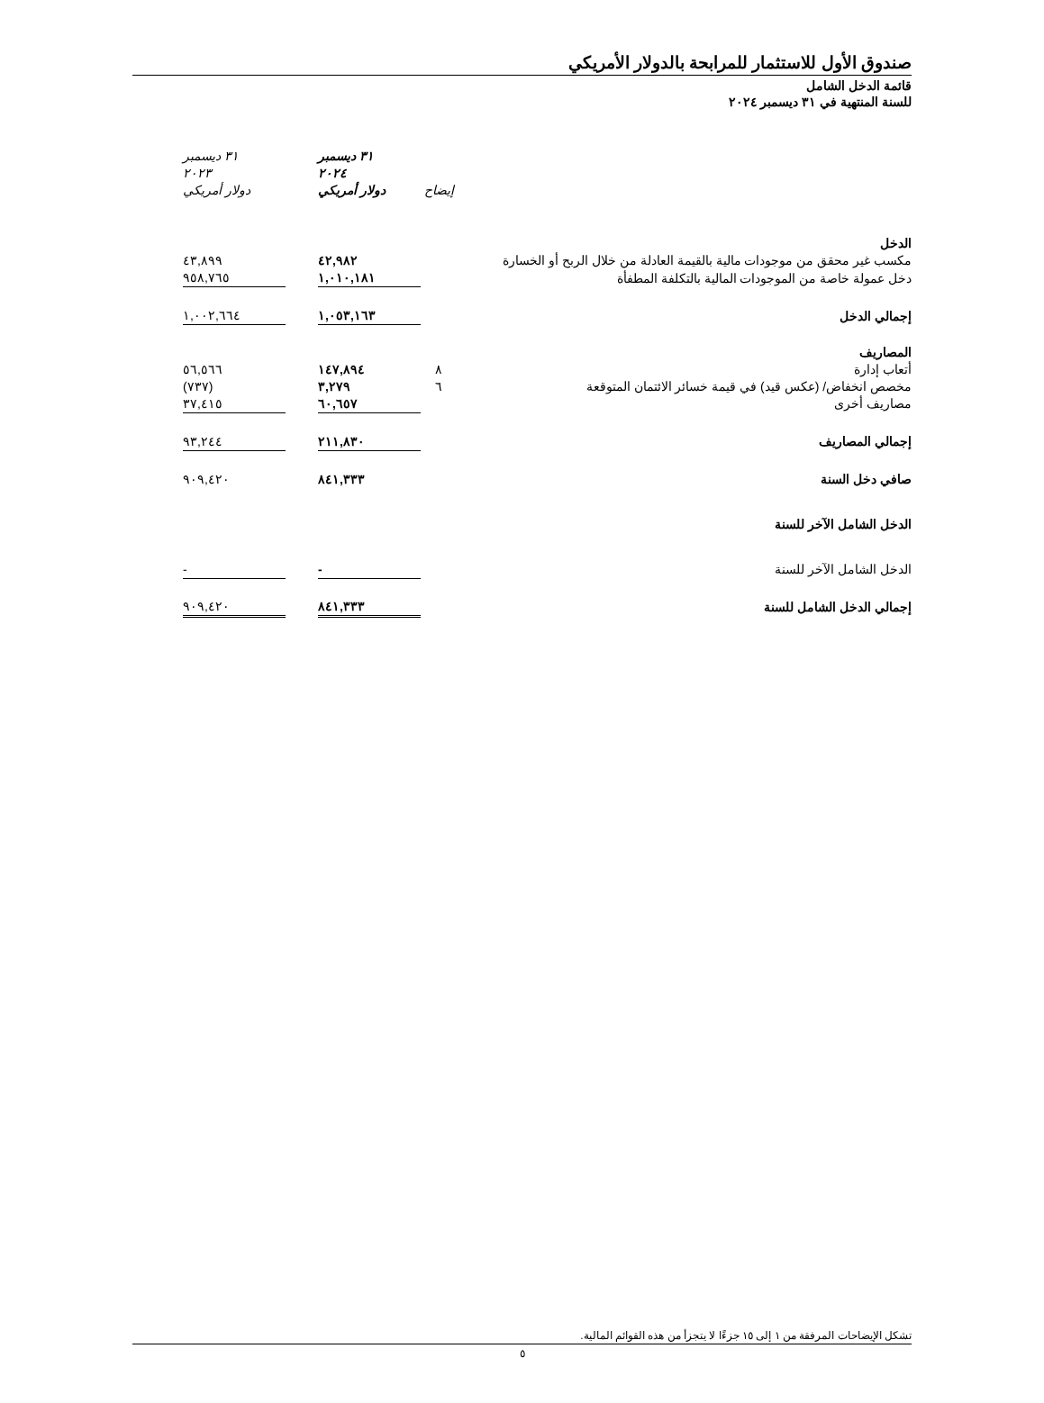صندوق الأول للاستثمار للمرابحة بالدولار الأمريكي
قائمة الدخل الشامل
للسنة المنتهية في ٣١ ديسمبر ٢٠٢٤
| | إيضاح | ٣١ ديسمبر ٢٠٢٤ دولار أمريكي | | ٣١ ديسمبر ٢٠٢٣ دولار أمريكي |
| الدخل | | | | |
| مكسب غير محقق من موجودات مالية بالقيمة العادلة من خلال الربح أو الخسارة | | ٤٢,٩٨٢ | | ٤٣,٨٩٩ |
| دخل عمولة خاصة من الموجودات المالية بالتكلفة المطفأة | | ١,٠١٠,١٨١ | | ٩٥٨,٧٦٥ |
| إجمالي الدخل | | ١,٠٥٣,١٦٣ | | ١,٠٠٢,٦٦٤ |
| المصاريف | | | | |
| أتعاب إدارة | ٨ | ١٤٧,٨٩٤ | | ٥٦,٥٦٦ |
| مخصص انخفاض/ (عكس قيد) في قيمة خسائر الائتمان المتوقعة | ٦ | ٣,٢٧٩ | | (٧٣٧) |
| مصاريف أخرى | | ٦٠,٦٥٧ | | ٣٧,٤١٥ |
| إجمالي المصاريف | | ٢١١,٨٣٠ | | ٩٣,٢٤٤ |
| صافي دخل السنة | | ٨٤١,٣٣٣ | | ٩٠٩,٤٢٠ |
| الدخل الشامل الآخر للسنة | | | | |
| الدخل الشامل الآخر للسنة | | - | | - |
| إجمالي الدخل الشامل للسنة | | ٨٤١,٣٣٣ | | ٩٠٩,٤٢٠ |
تشكل الإيضاحات المرفقة من ١ إلى ١٥ جزءًا لا يتجزأ من هذه القوائم المالية.
٥